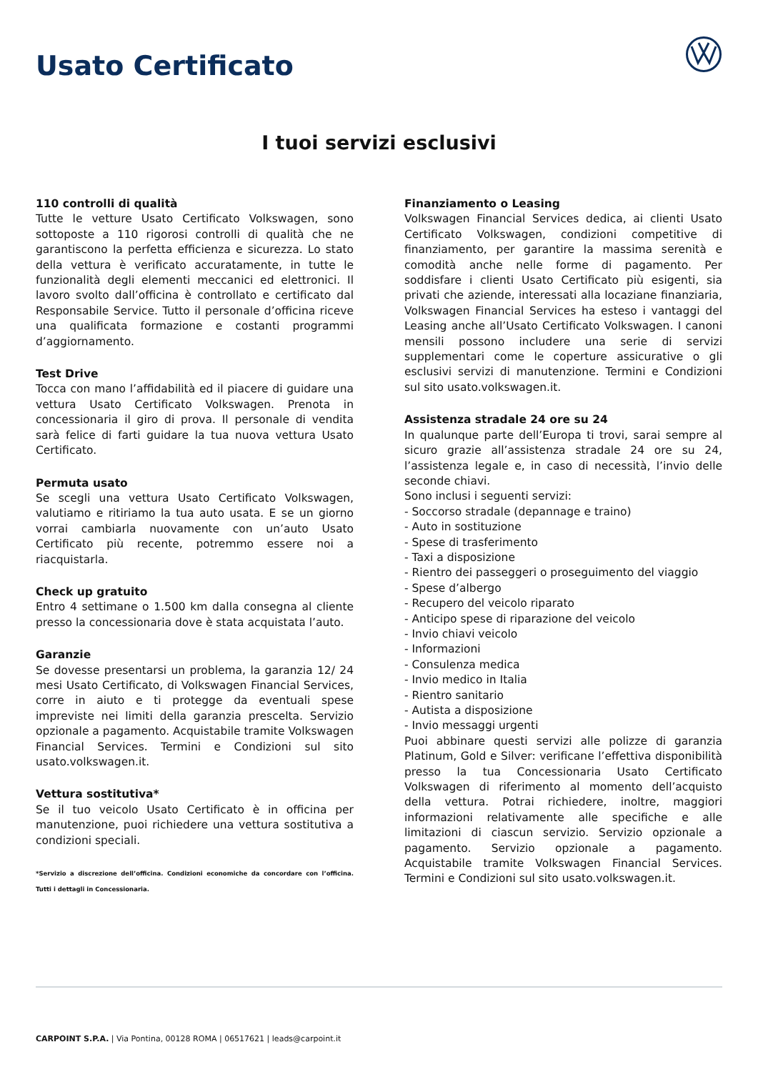Usato Certificato
I tuoi servizi esclusivi
110 controlli di qualità
Tutte le vetture Usato Certificato Volkswagen, sono sottoposte a 110 rigorosi controlli di qualità che ne garantiscono la perfetta efficienza e sicurezza. Lo stato della vettura è verificato accuratamente, in tutte le funzionalità degli elementi meccanici ed elettronici. Il lavoro svolto dall’officina è controllato e certificato dal Responsabile Service. Tutto il personale d’officina riceve una qualificata formazione e costanti programmi d’aggiornamento.
Test Drive
Tocca con mano l’affidabilità ed il piacere di guidare una vettura Usato Certificato Volkswagen. Prenota in concessionaria il giro di prova. Il personale di vendita sarà felice di farti guidare la tua nuova vettura Usato Certificato.
Permuta usato
Se scegli una vettura Usato Certificato Volkswagen, valutiamo e ritiriamo la tua auto usata. E se un giorno vorrai cambiarla nuovamente con un’auto Usato Certificato più recente, potremmo essere noi a riacquistarla.
Check up gratuito
Entro 4 settimane o 1.500 km dalla consegna al cliente presso la concessionaria dove è stata acquistata l’auto.
Garanzie
Se dovesse presentarsi un problema, la garanzia 12/ 24 mesi Usato Certificato, di Volkswagen Financial Services, corre in aiuto e ti protegge da eventuali spese impreviste nei limiti della garanzia prescelta. Servizio opzionale a pagamento. Acquistabile tramite Volkswagen Financial Services. Termini e Condizioni sul sito usato.volkswagen.it.
Vettura sostitutiva*
Se il tuo veicolo Usato Certificato è in officina per manutenzione, puoi richiedere una vettura sostitutiva a condizioni speciali.
*Servizio a discrezione dell’officina. Condizioni economiche da concordare con l’officina. Tutti i dettagli in Concessionaria.
Finanziamento o Leasing
Volkswagen Financial Services dedica, ai clienti Usato Certificato Volkswagen, condizioni competitive di finanziamento, per garantire la massima serenità e comodità anche nelle forme di pagamento. Per soddisfare i clienti Usato Certificato più esigenti, sia privati che aziende, interessati alla locaziane finanziaria, Volkswagen Financial Services ha esteso i vantaggi del Leasing anche all’Usato Certificato Volkswagen. I canoni mensili possono includere una serie di servizi supplementari come le coperture assicurative o gli esclusivi servizi di manutenzione. Termini e Condizioni sul sito usato.volkswagen.it.
Assistenza stradale 24 ore su 24
In qualunque parte dell’Europa ti trovi, sarai sempre al sicuro grazie all’assistenza stradale 24 ore su 24, l’assistenza legale e, in caso di necessità, l’invio delle seconde chiavi.
Sono inclusi i seguenti servizi:
- Soccorso stradale (depannage e traino)
- Auto in sostituzione
- Spese di trasferimento
- Taxi a disposizione
- Rientro dei passeggeri o proseguimento del viaggio
- Spese d’albergo
- Recupero del veicolo riparato
- Anticipo spese di riparazione del veicolo
- Invio chiavi veicolo
- Informazioni
- Consulenza medica
- Invio medico in Italia
- Rientro sanitario
- Autista a disposizione
- Invio messaggi urgenti
Puoi abbinare questi servizi alle polizze di garanzia Platinum, Gold e Silver: verificane l’effettiva disponibilità presso la tua Concessionaria Usato Certificato Volkswagen di riferimento al momento dell’acquisto della vettura. Potrai richiedere, inoltre, maggiori informazioni relativamente alle specifiche e alle limitazioni di ciascun servizio. Servizio opzionale a pagamento. Servizio opzionale a pagamento. Acquistabile tramite Volkswagen Financial Services. Termini e Condizioni sul sito usato.volkswagen.it.
CARPOINT S.P.A. | Via Pontina, 00128 ROMA | 06517621 | leads@carpoint.it